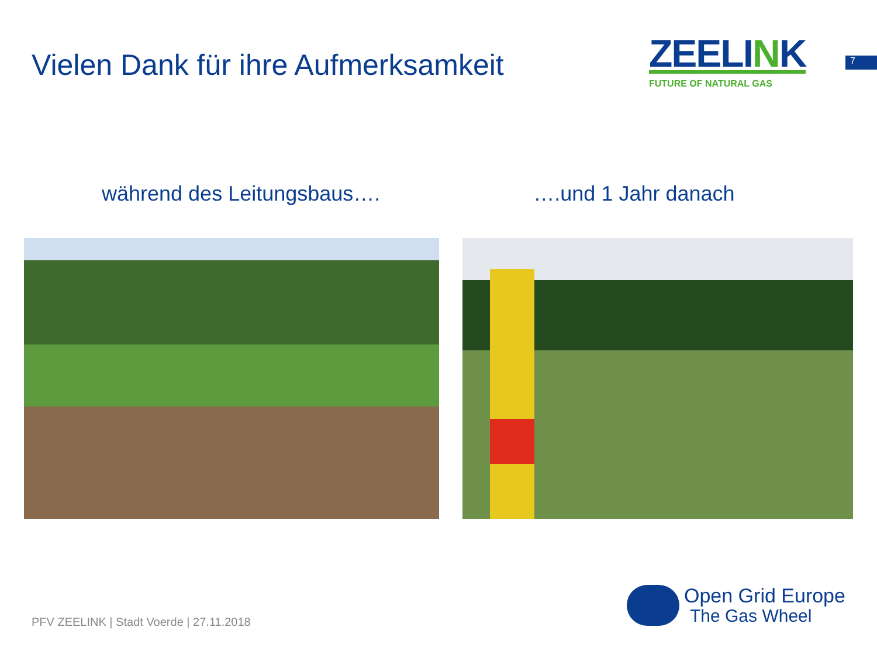Vielen Dank für ihre Aufmerksamkeit
ZEELINK
FUTURE OF NATURAL GAS
7
während des Leitungsbaus…. ….und 1 Jahr danach
PFV ZEELINK | Stadt Voerde | 27.11.2018
Open Grid Europe
The Gas Wheel